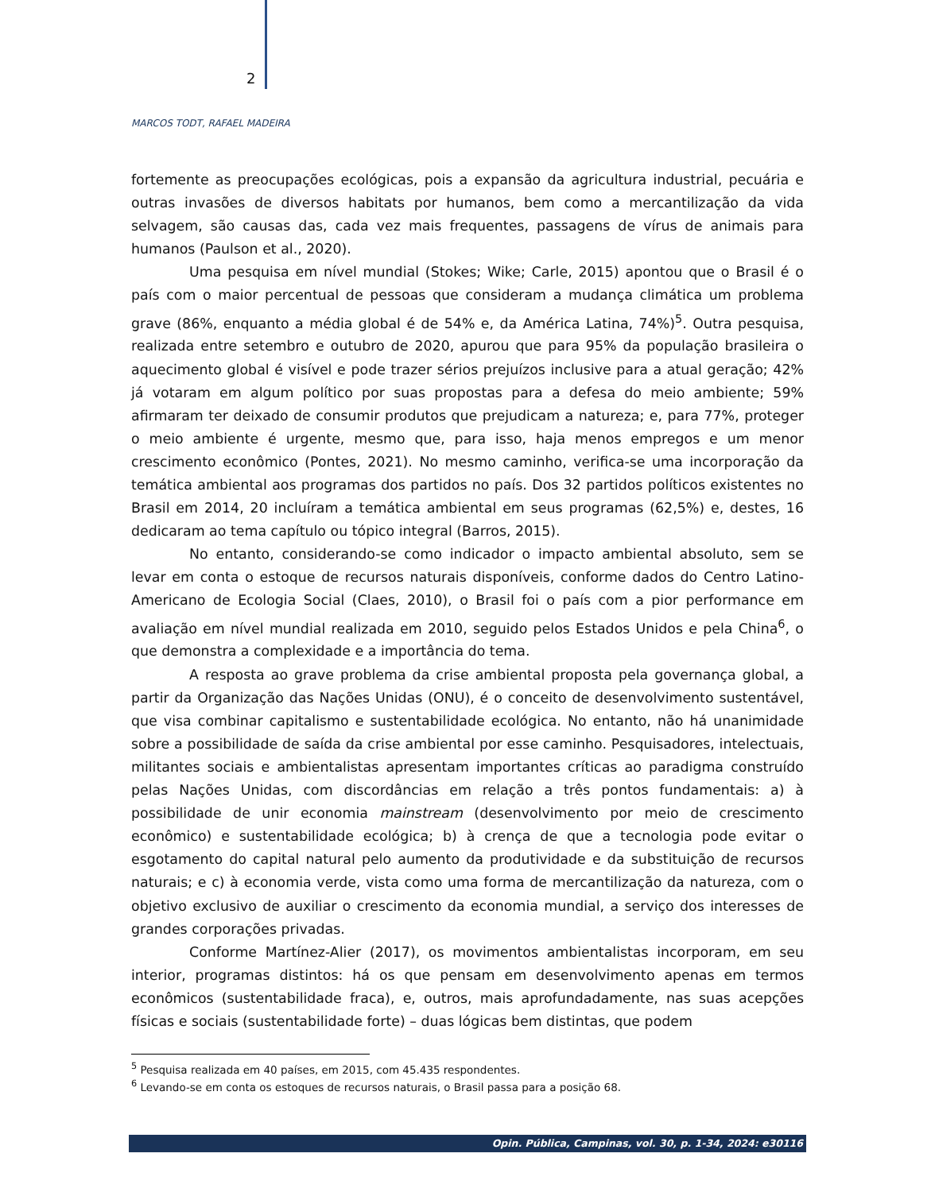2
MARCOS TODT, RAFAEL MADEIRA
fortemente as preocupações ecológicas, pois a expansão da agricultura industrial, pecuária e outras invasões de diversos habitats por humanos, bem como a mercantilização da vida selvagem, são causas das, cada vez mais frequentes, passagens de vírus de animais para humanos (Paulson et al., 2020).
Uma pesquisa em nível mundial (Stokes; Wike; Carle, 2015) apontou que o Brasil é o país com o maior percentual de pessoas que consideram a mudança climática um problema grave (86%, enquanto a média global é de 54% e, da América Latina, 74%)<sup>5</sup>. Outra pesquisa, realizada entre setembro e outubro de 2020, apurou que para 95% da população brasileira o aquecimento global é visível e pode trazer sérios prejuízos inclusive para a atual geração; 42% já votaram em algum político por suas propostas para a defesa do meio ambiente; 59% afirmaram ter deixado de consumir produtos que prejudicam a natureza; e, para 77%, proteger o meio ambiente é urgente, mesmo que, para isso, haja menos empregos e um menor crescimento econômico (Pontes, 2021). No mesmo caminho, verifica-se uma incorporação da temática ambiental aos programas dos partidos no país. Dos 32 partidos políticos existentes no Brasil em 2014, 20 incluíram a temática ambiental em seus programas (62,5%) e, destes, 16 dedicaram ao tema capítulo ou tópico integral (Barros, 2015).
No entanto, considerando-se como indicador o impacto ambiental absoluto, sem se levar em conta o estoque de recursos naturais disponíveis, conforme dados do Centro Latino-Americano de Ecologia Social (Claes, 2010), o Brasil foi o país com a pior performance em avaliação em nível mundial realizada em 2010, seguido pelos Estados Unidos e pela China<sup>6</sup>, o que demonstra a complexidade e a importância do tema.
A resposta ao grave problema da crise ambiental proposta pela governança global, a partir da Organização das Nações Unidas (ONU), é o conceito de desenvolvimento sustentável, que visa combinar capitalismo e sustentabilidade ecológica. No entanto, não há unanimidade sobre a possibilidade de saída da crise ambiental por esse caminho. Pesquisadores, intelectuais, militantes sociais e ambientalistas apresentam importantes críticas ao paradigma construído pelas Nações Unidas, com discordâncias em relação a três pontos fundamentais: a) à possibilidade de unir economia mainstream (desenvolvimento por meio de crescimento econômico) e sustentabilidade ecológica; b) à crença de que a tecnologia pode evitar o esgotamento do capital natural pelo aumento da produtividade e da substituição de recursos naturais; e c) à economia verde, vista como uma forma de mercantilização da natureza, com o objetivo exclusivo de auxiliar o crescimento da economia mundial, a serviço dos interesses de grandes corporações privadas.
Conforme Martínez-Alier (2017), os movimentos ambientalistas incorporam, em seu interior, programas distintos: há os que pensam em desenvolvimento apenas em termos econômicos (sustentabilidade fraca), e, outros, mais aprofundadamente, nas suas acepções físicas e sociais (sustentabilidade forte) – duas lógicas bem distintas, que podem
<sup>5</sup> Pesquisa realizada em 40 países, em 2015, com 45.435 respondentes.
<sup>6</sup> Levando-se em conta os estoques de recursos naturais, o Brasil passa para a posição 68.
Opin. Pública, Campinas, vol. 30, p. 1-34, 2024: e30116